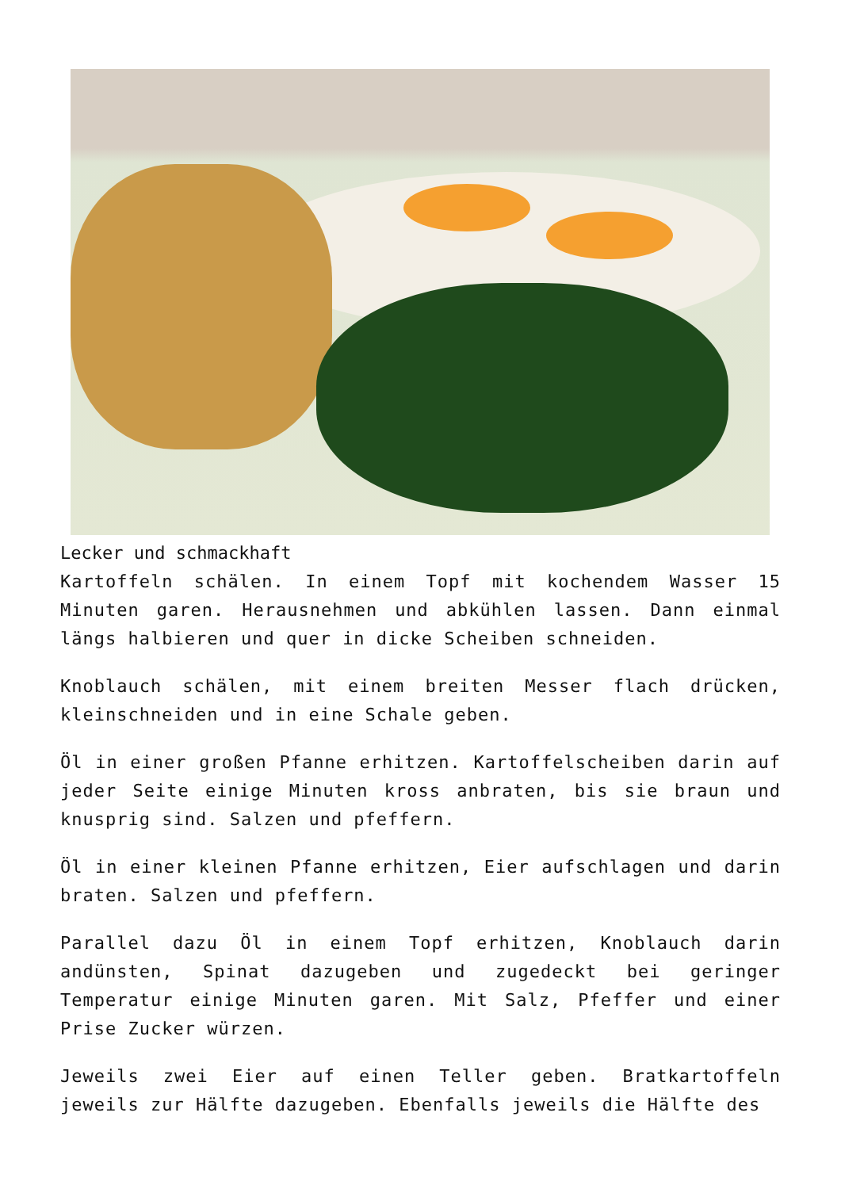Lecker und schmackhaft
Kartoffeln schälen. In einem Topf mit kochendem Wasser 15 Minuten garen. Herausnehmen und abkühlen lassen. Dann einmal längs halbieren und quer in dicke Scheiben schneiden.
Knoblauch schälen, mit einem breiten Messer flach drücken, kleinschneiden und in eine Schale geben.
Öl in einer großen Pfanne erhitzen. Kartoffelscheiben darin auf jeder Seite einige Minuten kross anbraten, bis sie braun und knusprig sind. Salzen und pfeffern.
Öl in einer kleinen Pfanne erhitzen, Eier aufschlagen und darin braten. Salzen und pfeffern.
Parallel dazu Öl in einem Topf erhitzen, Knoblauch darin andünsten, Spinat dazugeben und zugedeckt bei geringer Temperatur einige Minuten garen. Mit Salz, Pfeffer und einer Prise Zucker würzen.
Jeweils zwei Eier auf einen Teller geben. Bratkartoffeln jeweils zur Hälfte dazugeben. Ebenfalls jeweils die Hälfte des